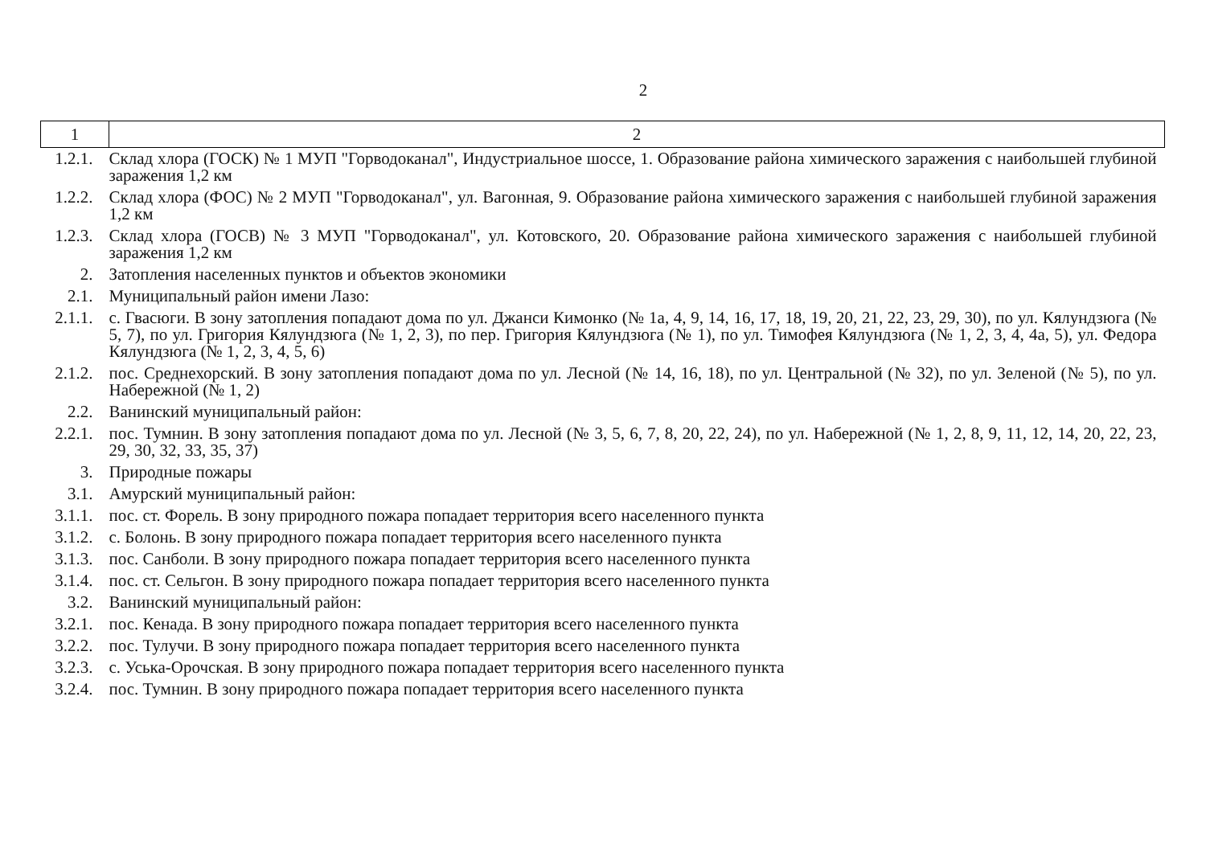2
| 1 | 2 |
| --- | --- |
| 1.2.1. | Склад хлора (ГОСК) № 1 МУП "Горводоканал", Индустриальное шоссе, 1. Образование района химического заражения с наибольшей глубиной заражения 1,2 км |
| 1.2.2. | Склад хлора (ФОС) № 2 МУП "Горводоканал", ул. Вагонная, 9. Образование района химического заражения с наибольшей глубиной заражения 1,2 км |
| 1.2.3. | Склад хлора (ГОСВ) № 3 МУП "Горводоканал", ул. Котовского, 20. Образование района химического заражения с наибольшей глубиной заражения 1,2 км |
| 2. | Затопления населенных пунктов и объектов экономики |
| 2.1. | Муниципальный район имени Лазо: |
| 2.1.1. | с. Гвасюги. В зону затопления попадают дома по ул. Джанси Кимонко (№ 1а, 4, 9, 14, 16, 17, 18, 19, 20, 21, 22, 23, 29, 30), по ул. Кялундзюга (№ 5, 7), по ул. Григория Кялундзюга (№ 1, 2, 3), по пер. Григория Кялундзюга (№ 1), по ул. Тимофея Кялундзюга (№ 1, 2, 3, 4, 4а, 5), ул. Федора Кялундзюга (№ 1, 2, 3, 4, 5, 6) |
| 2.1.2. | пос. Среднехорский. В зону затопления попадают дома по ул. Лесной (№ 14, 16, 18), по ул. Центральной (№ 32), по ул. Зеленой (№ 5), по ул. Набережной (№ 1, 2) |
| 2.2. | Ванинский муниципальный район: |
| 2.2.1. | пос. Тумнин. В зону затопления попадают дома по ул. Лесной (№ 3, 5, 6, 7, 8, 20, 22, 24), по ул. Набережной (№ 1, 2, 8, 9, 11, 12, 14, 20, 22, 23, 29, 30, 32, 33, 35, 37) |
| 3. | Природные пожары |
| 3.1. | Амурский муниципальный район: |
| 3.1.1. | пос. ст. Форель. В зону природного пожара попадает территория всего населенного пункта |
| 3.1.2. | с. Болонь. В зону природного пожара попадает территория всего населенного пункта |
| 3.1.3. | пос. Санболи. В зону природного пожара попадает территория всего населенного пункта |
| 3.1.4. | пос. ст. Сельгон. В зону природного пожара попадает территория всего населенного пункта |
| 3.2. | Ванинский муниципальный район: |
| 3.2.1. | пос. Кенада. В зону природного пожара попадает территория всего населенного пункта |
| 3.2.2. | пос. Тулучи. В зону природного пожара попадает территория всего населенного пункта |
| 3.2.3. | с. Уська-Орочская. В зону природного пожара попадает территория всего населенного пункта |
| 3.2.4. | пос. Тумнин. В зону природного пожара попадает территория всего населенного пункта |